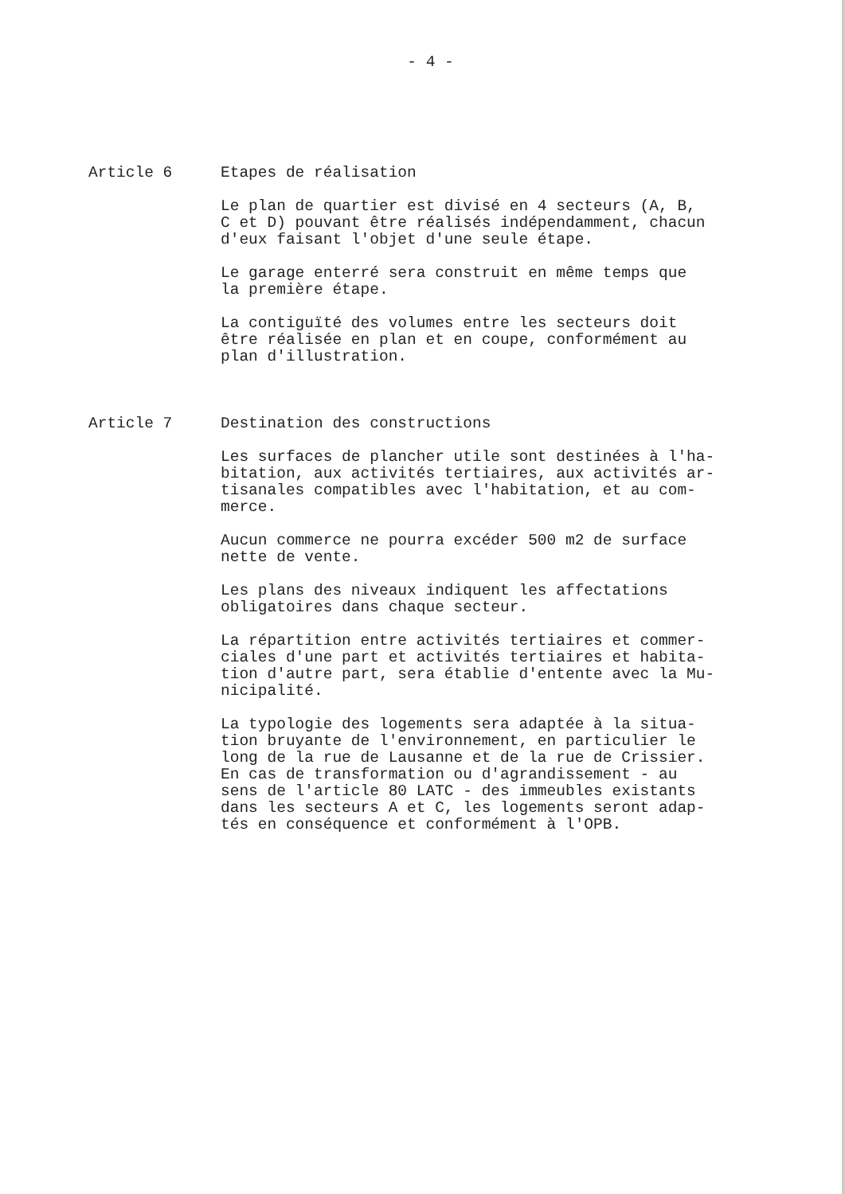- 4 -
Article 6 Etapes de réalisation
Le plan de quartier est divisé en 4 secteurs (A, B,
C et D) pouvant être réalisés indépendamment, chacun
d'eux faisant l'objet d'une seule étape.
Le garage enterré sera construit en même temps que
la première étape.
La contiguïté des volumes entre les secteurs doit
être réalisée en plan et en coupe, conformément au
plan d'illustration.
Article 7 Destination des constructions
Les surfaces de plancher utile sont destinées à l'ha-
bitation, aux activités tertiaires, aux activités ar-
tisanales compatibles avec l'habitation, et au com-
merce.
Aucun commerce ne pourra excéder 500 m2 de surface
nette de vente.
Les plans des niveaux indiquent les affectations
obligatoires dans chaque secteur.
La répartition entre activités tertiaires et commer-
ciales d'une part et activités tertiaires et habita-
tion d'autre part, sera établie d'entente avec la Mu-
nicipalité.
La typologie des logements sera adaptée à la situa-
tion bruyante de l'environnement, en particulier le
long de la rue de Lausanne et de la rue de Crissier.
En cas de transformation ou d'agrandissement - au
sens de l'article 80 LATC - des immeubles existants
dans les secteurs A et C, les logements seront adap-
tés en conséquence et conformément à l'OPB.